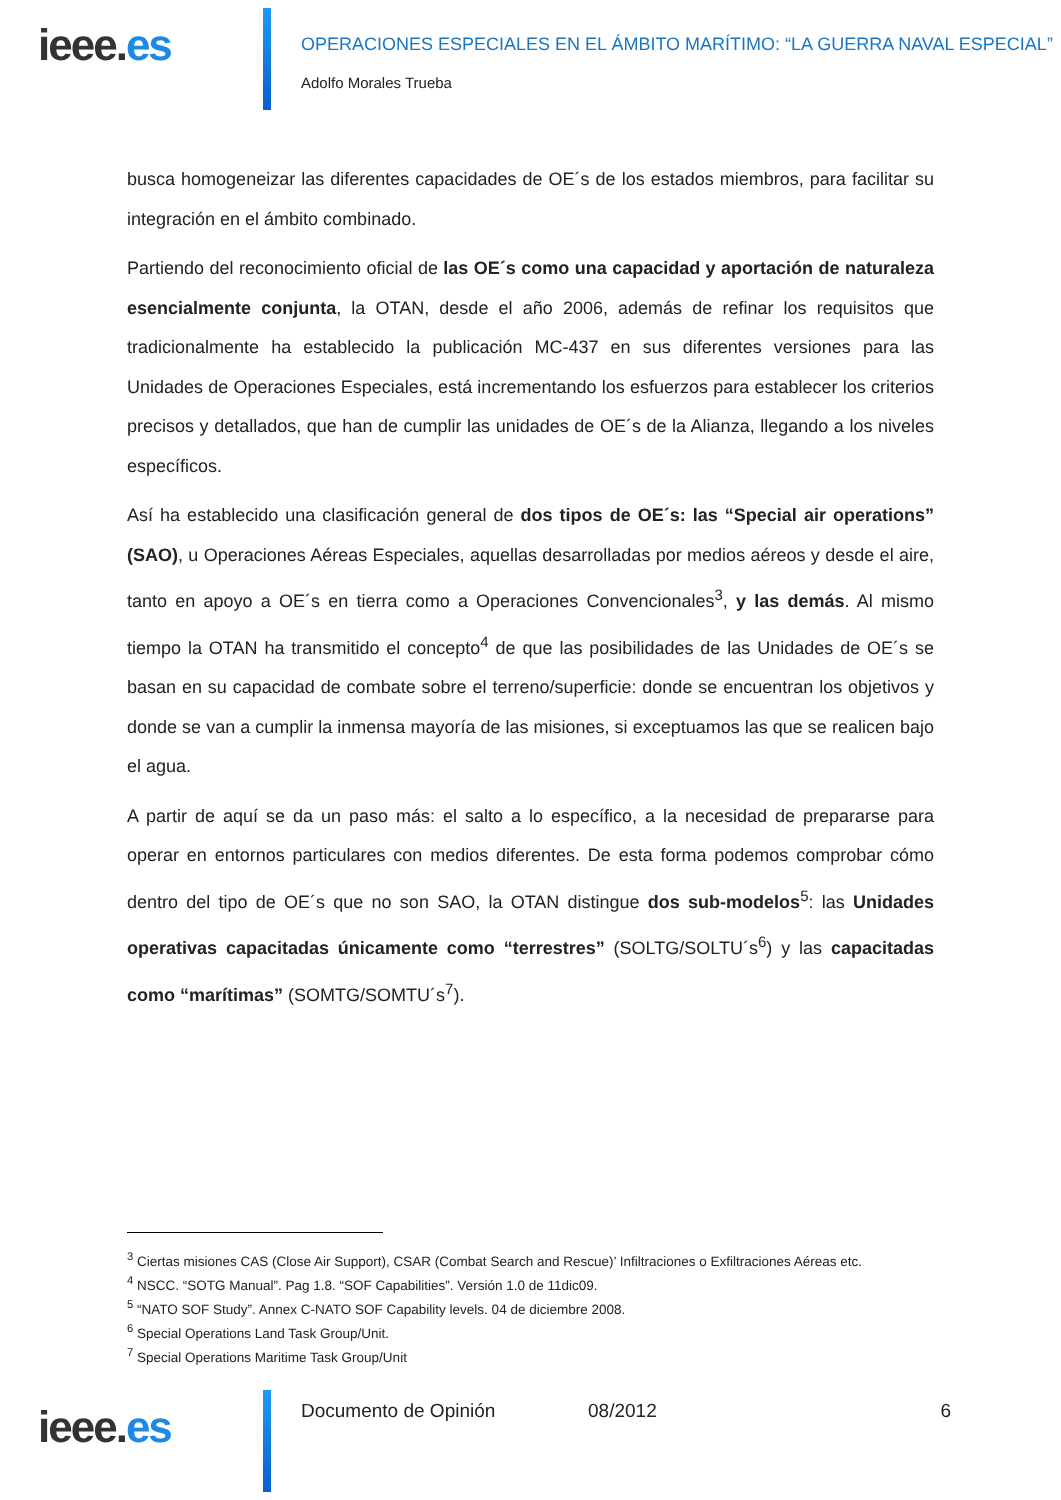ieee.es
OPERACIONES ESPECIALES EN EL ÁMBITO MARÍTIMO: “LA GUERRA NAVAL ESPECIAL”
Adolfo Morales Trueba
busca homogeneizar las diferentes capacidades de OE´s de los estados miembros, para facilitar su integración en el ámbito combinado.
Partiendo del reconocimiento oficial de las OE´s como una capacidad y aportación de naturaleza esencialmente conjunta, la OTAN, desde el año 2006, además de refinar los requisitos que tradicionalmente ha establecido la publicación MC-437 en sus diferentes versiones para las Unidades de Operaciones Especiales, está incrementando los esfuerzos para establecer los criterios precisos y detallados, que han de cumplir las unidades de OE´s de la Alianza, llegando a los niveles específicos.
Así ha establecido una clasificación general de dos tipos de OE´s: las “Special air operations” (SAO), u Operaciones Aéreas Especiales, aquellas desarrolladas por medios aéreos y desde el aire, tanto en apoyo a OE´s en tierra como a Operaciones Convencionales<sup>3</sup>, y las demás. Al mismo tiempo la OTAN ha transmitido el concepto<sup>4</sup> de que las posibilidades de las Unidades de OE´s se basan en su capacidad de combate sobre el terreno/superficie: donde se encuentran los objetivos y donde se van a cumplir la inmensa mayoría de las misiones, si exceptuamos las que se realicen bajo el agua.
A partir de aquí se da un paso más: el salto a lo específico, a la necesidad de prepararse para operar en entornos particulares con medios diferentes. De esta forma podemos comprobar cómo dentro del tipo de OE´s que no son SAO, la OTAN distingue dos sub-modelos<sup>5</sup>: las Unidades operativas capacitadas únicamente como “terrestres” (SOLTG/SOLTU´s<sup>6</sup>) y las capacitadas como “marítimas” (SOMTG/SOMTU´s<sup>7</sup>).
<sup>3</sup> Ciertas misiones CAS (Close Air Support), CSAR (Combat Search and Rescue)’ Infiltraciones o Exfiltraciones Aéreas etc.
<sup>4</sup> NSCC. “SOTG Manual”. Pag 1.8. “SOF Capabilities”. Versión 1.0 de 11dic09.
<sup>5</sup> “NATO SOF Study”. Annex C-NATO SOF Capability levels. 04 de diciembre 2008.
<sup>6</sup> Special Operations Land Task Group/Unit.
<sup>7</sup> Special Operations Maritime Task Group/Unit
ieee.es
Documento de Opinión 08/2012 6